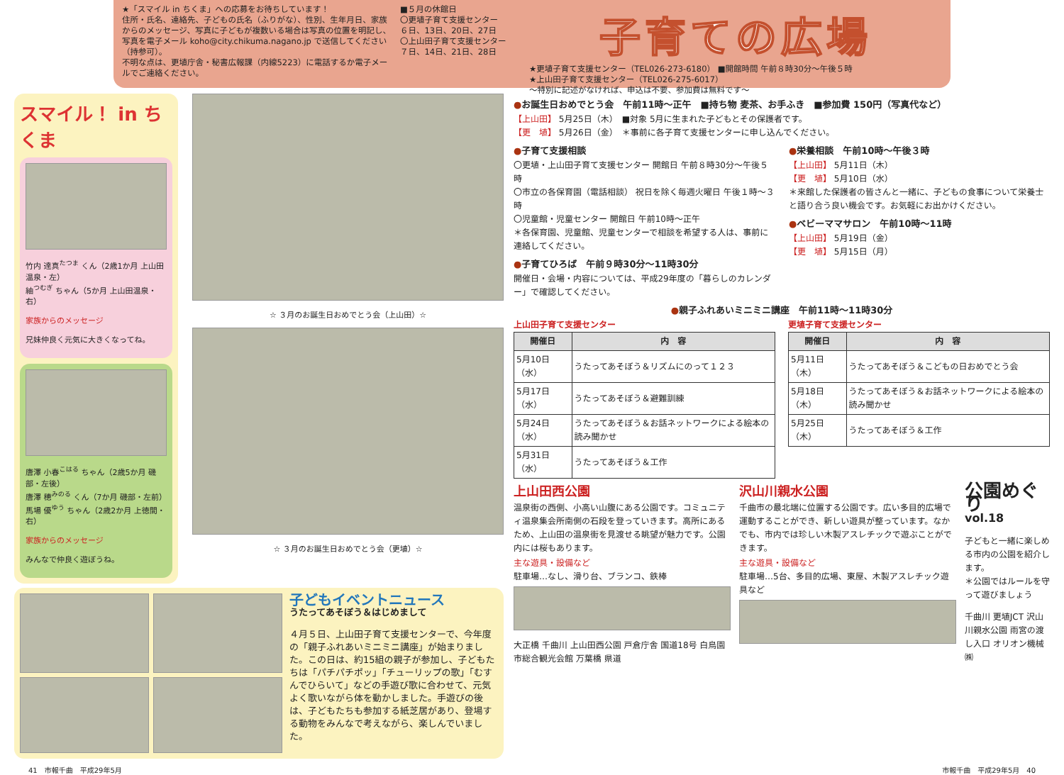★「スマイル in ちくま」への応募をお待ちしています！
住所・氏名、連絡先、子どもの氏名（ふりがな）、性別、生年月日、家族からのメッセージ、写真に子どもが複数いる場合は写真の位置を明記し、写真を電子メール koho@city.chikuma.nagano.jp で送信してください（持参可）。
不明な点は、更埴庁舎・秘書広報課（内線5223）に電話するか電子メールでご連絡ください。
■５月の休館日
〇更埴子育て支援センター
６日、13日、20日、27日
〇上山田子育て支援センター
７日、14日、21日、28日
子育ての広場
★更埴子育て支援センター（TEL026-273-6180） ■開館時間 午前８時30分～午後５時
★上山田子育て支援センター（TEL026-275-6017）
～特別に記述がなければ、申込は不要、参加費は無料です～
スマイル！ in ちくま
竹内 達真<sup>たつま</sup> くん（2歳1か月 上山田温泉・左）
紬<sup>つむぎ</sup> ちゃん（5か月 上山田温泉・右）
家族からのメッセージ
兄妹仲良く元気に大きくなってね。
唐澤 小春<sup>こはる</sup> ちゃん（2歳5か月 磯部・左後）
唐澤 穂<sup>みのる</sup> くん（7か月 磯部・左前）
馬場 優<sup>ゆう</sup> ちゃん（2歳2か月 上徳間・右）
家族からのメッセージ
みんなで仲良く遊ぼうね。
☆ ３月のお誕生日おめでとう会（上山田）☆
☆ ３月のお誕生日おめでとう会（更埴）☆
子どもイベントニュース
うたってあそぼう＆はじめまして
４月５日、上山田子育て支援センターで、今年度の「親子ふれあいミニミニ講座」が始まりました。この日は、約15組の親子が参加し、子どもたちは「パチパチポッ」「チューリップの歌」「むすんでひらいて」などの手遊び歌に合わせて、元気よく歌いながら体を動かしました。手遊びの後は、子どもたちも参加する紙芝居があり、登場する動物をみんなで考えながら、楽しんでいました。
●お誕生日おめでとう会　午前11時～正午　■持ち物 麦茶、お手ふき　■参加費 150円（写真代など）
【上山田】 5月25日（木）　■対象 5月に生まれた子どもとその保護者です。
【更　埴】 5月26日（金）　＊事前に各子育て支援センターに申し込んでください。
●子育て支援相談
〇更埴・上山田子育て支援センター 開館日 午前８時30分～午後５時
〇市立の各保育園（電話相談） 祝日を除く毎週火曜日 午後１時～３時
〇児童館・児童センター 開館日 午前10時～正午
＊各保育園、児童館、児童センターで相談を希望する人は、事前に連絡してください。
●子育てひろば　午前９時30分～11時30分
開催日・会場・内容については、平成29年度の「暮らしのカレンダー」で確認してください。
●栄養相談　午前10時～午後３時
【上山田】 5月11日（木）
【更　埴】 5月10日（水）
＊来館した保護者の皆さんと一緒に、子どもの食事について栄養士と語り合う良い機会です。お気軽にお出かけください。
●ベビーママサロン　午前10時～11時
【上山田】 5月19日（金）
【更　埴】 5月15日（月）
●親子ふれあいミニミニ講座　午前11時～11時30分
上山田子育て支援センター
| 開催日 | 内 容 |
| --- | --- |
| 5月10日（水） | うたってあそぼう＆リズムにのって１２３ |
| 5月17日（水） | うたってあそぼう＆避難訓練 |
| 5月24日（水） | うたってあそぼう＆お話ネットワークによる絵本の読み聞かせ |
| 5月31日（水） | うたってあそぼう＆工作 |
更埴子育て支援センター
| 開催日 | 内 容 |
| --- | --- |
| 5月11日（木） | うたってあそぼう＆こどもの日おめでとう会 |
| 5月18日（木） | うたってあそぼう＆お話ネットワークによる絵本の読み聞かせ |
| 5月25日（木） | うたってあそぼう＆工作 |
上山田西公園
温泉街の西側、小高い山腹にある公園です。コミュニティ温泉集会所南側の石段を登っていきます。高所にあるため、上山田の温泉街を見渡せる眺望が魅力です。公園内には桜もあります。
主な遊具・設備など
駐車場…なし、滑り台、ブランコ、鉄棒
大正橋 千曲川 上山田西公園 戸倉庁舎 国道18号 白鳥園 市総合観光会館 万葉橋 県道
沢山川親水公園
千曲市の最北端に位置する公園です。広い多目的広場で運動することができ、新しい遊具が整っています。なかでも、市内では珍しい木製アスレチックで遊ぶことができます。
主な遊具・設備など
駐車場…5台、多目的広場、東屋、木製アスレチック遊具など
公園めぐり
vol.18
子どもと一緒に楽しめる市内の公園を紹介します。
＊公園ではルールを守って遊びましょう
千曲川 更埴JCT 沢山川親水公園 雨宮の渡し入口 オリオン機械㈱
41　市報千曲　平成29年5月 市報千曲　平成29年5月　40